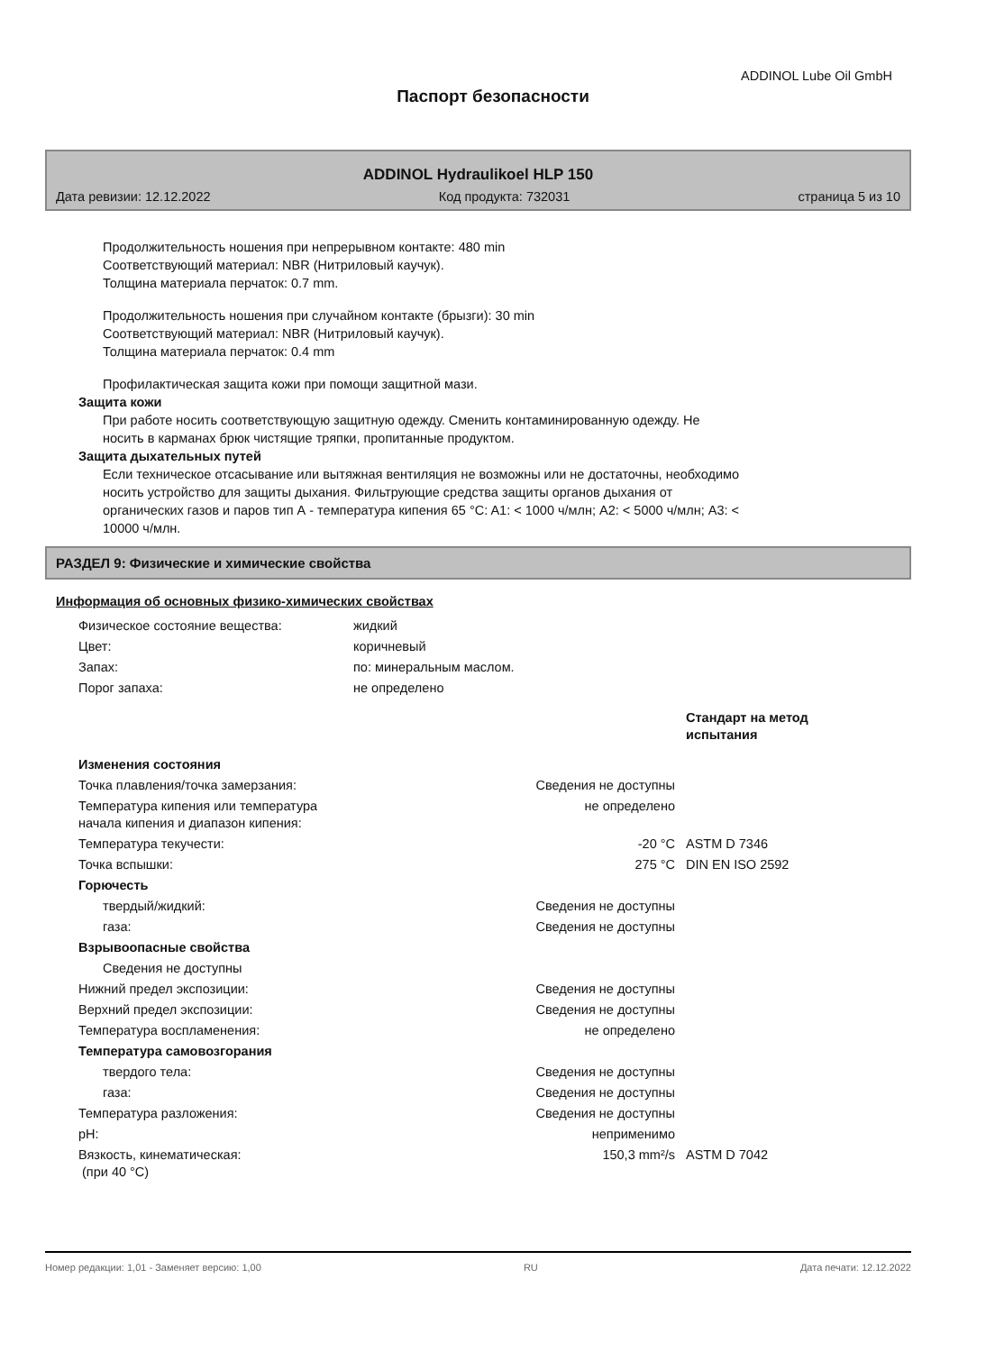ADDINOL Lube Oil GmbH
Паспорт безопасности
ADDINOL Hydraulikoel HLP 150
Дата ревизии: 12.12.2022 Код продукта: 732031 страница 5 из 10
Продолжительность ношения при непрерывном контакте: 480 min
Соответствующий материал: NBR (Нитриловый каучук).
Толщина материала перчаток: 0.7 mm.
Продолжительность ношения при случайном контакте (брызги): 30 min
Соответствующий материал: NBR (Нитриловый каучук).
Толщина материала перчаток: 0.4 mm
Профилактическая защита кожи при помощи защитной мази.
Защита кожи
При работе носить соответствующую защитную одежду. Сменить контаминированную одежду. Не
носить в карманах брюк чистящие тряпки, пропитанные продуктом.
Защита дыхательных путей
Если техническое отсасывание или вытяжная вентиляция не возможны или не достаточны, необходимо
носить устройство для защиты дыхания. Фильтрующие средства защиты органов дыхания от
органических газов и паров тип А - температура кипения 65 °C: A1: < 1000 ч/млн; A2: < 5000 ч/млн; A3: <
10000 ч/млн.
РАЗДЕЛ 9: Физические и химические свойства
Информация об основных физико-химических свойствах
| Физическое состояние вещества: | жидкий |
| Цвет: | коричневый |
| Запах: | по: минеральным маслом. |
| Порог запаха: | не определено |
| | | Стандарт на метод испытания |
| Изменения состояния | | |
| Точка плавления/точка замерзания: | Сведения не доступны | |
| Температура кипения или температура начала кипения и диапазон кипения: | не определено | |
| Температура текучести: | -20 °C | ASTM D 7346 |
| Точка вспышки: | 275 °C | DIN EN ISO 2592 |
| Горючесть | | |
| твердый/жидкий: | Сведения не доступны | |
| газа: | Сведения не доступны | |
| Взрывоопасные свойства | | |
| Сведения не доступны | | |
| Нижний предел экспозиции: | Сведения не доступны | |
| Верхний предел экспозиции: | Сведения не доступны | |
| Температура воспламенения: | не определено | |
| Температура самовозгорания | | |
| твердого тела: | Сведения не доступны | |
| газа: | Сведения не доступны | |
| Температура разложения: | Сведения не доступны | |
| pH: | неприменимо | |
| Вязкость, кинематическая: (при 40 °C) | 150,3 mm²/s | ASTM D 7042 |
Номер редакции: 1,01 - Заменяет версию: 1,00 RU Дата печати: 12.12.2022